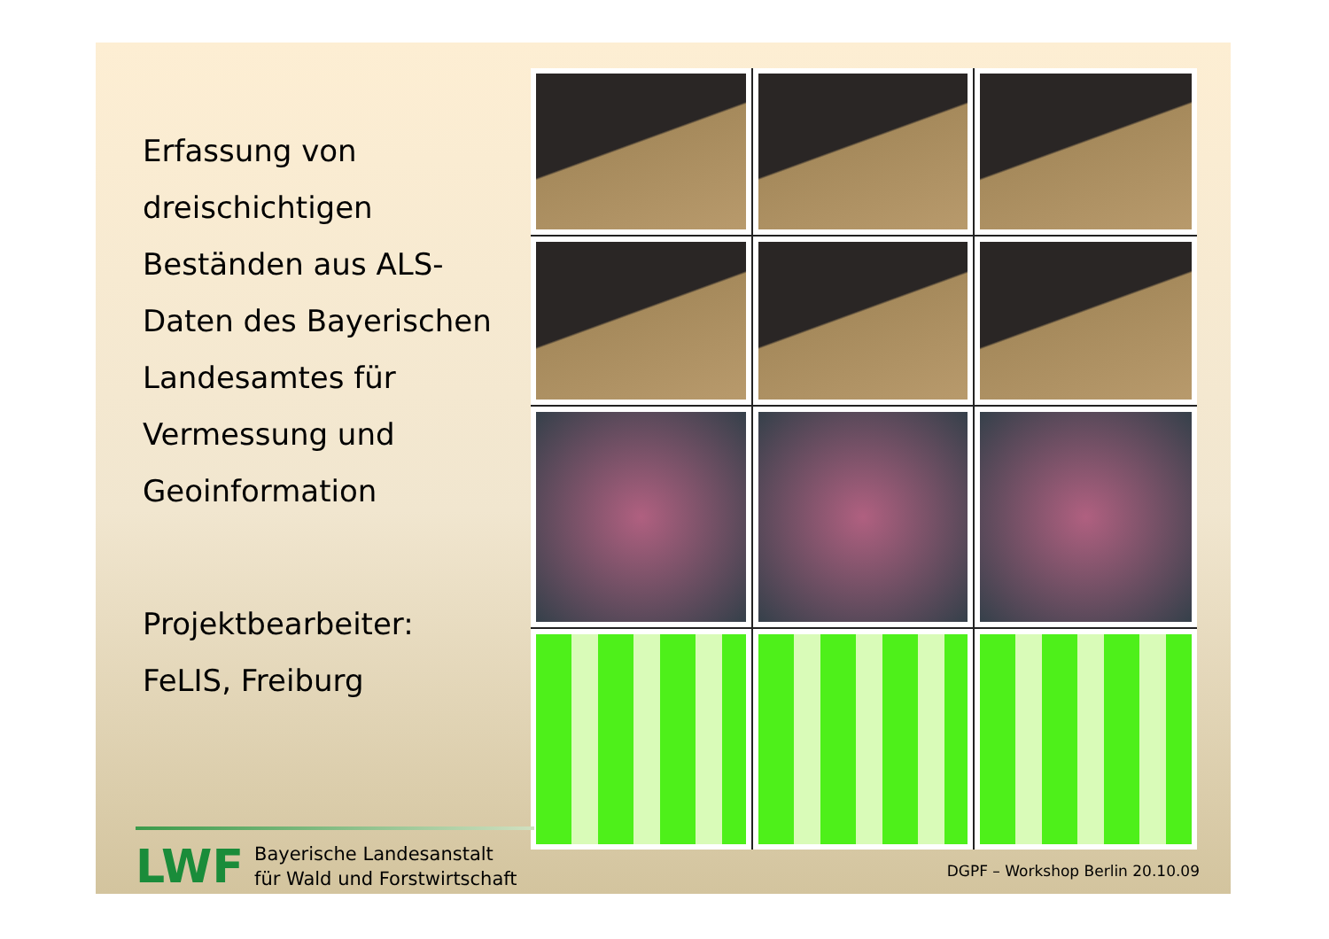Erfassung von
dreischichtigen
Beständen aus ALS-
Daten des Bayerischen
Landesamtes für
Vermessung und
Geoinformation
Projektbearbeiter:
FeLIS, Freiburg
LWF
Bayerische Landesanstalt
für Wald und Forstwirtschaft
DGPF – Workshop Berlin 20.10.09